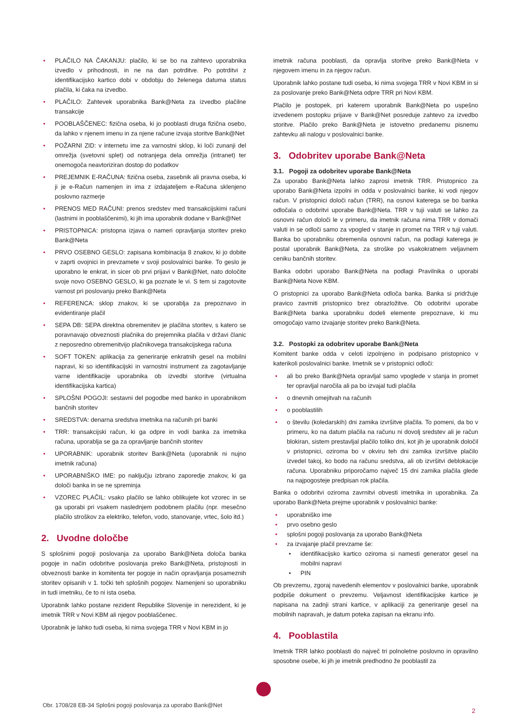PLAČILO NA ČAKANJU: plačilo, ki se bo na zahtevo uporabnika izvedlo v prihodnosti, in ne na dan potrditve. Po potrditvi z identifikacijsko kartico dobi v obdobju do želenega datuma status plačila, ki čaka na izvedbo.
PLAČILO: Zahtevek uporabnika Bank@Neta za izvedbo plačilne transakcije
POOBLAŠČENEC: fizična oseba, ki jo pooblasti druga fizična osebo, da lahko v njenem imenu in za njene račune izvaja storitve Bank@Net
POŽARNI ZID: v internetu ime za varnostni sklop, ki loči zunanji del omrežja (svetovni splet) od notranjega dela omrežja (intranet) ter onemogoča neavtoriziran dostop do podatkov
PREJEMNIK E-RAČUNA: fizična oseba, zasebnik ali pravna oseba, ki ji je e-Račun namenjen in ima z izdajateljem e-Računa sklenjeno poslovno razmerje
PRENOS MED RAČUNI: prenos sredstev med transakcijskimi računi (lastnimi in pooblaščenimi), ki jih ima uporabnik dodane v Bank@Net
PRISTOPNICA: pristopna izjava o nameri opravljanja storitev preko Bank@Neta
PRVO OSEBNO GESLO: zapisana kombinacija 8 znakov, ki jo dobite v zaprti ovojnici in prevzamete v svoji poslovalnici banke. To geslo je uporabno le enkrat, in sicer ob prvi prijavi v Bank@Net, nato določite svoje novo OSEBNO GESLO, ki ga poznate le vi. S tem si zagotovite varnost pri poslovanju preko Bank@Neta
REFERENCA: sklop znakov, ki se uporablja za prepoznavo in evidentiranje plačil
SEPA DB: SEPA direktna obremenitev je plačilna storitev, s katero se poravnavajo obveznosti plačnika do prejemnika plačila v državi članic z neposredno obremenitvijo plačnikovega transakcijskega računa
SOFT TOKEN: aplikacija za generiranje enkratnih gesel na mobilni napravi, ki so identifikacijski in varnostni instrument za zagotavljanje varne identifikacije uporabnika ob izvedbi storitve (virtualna identifikacijska kartica)
SPLOŠNI POGOJI: sestavni del pogodbe med banko in uporabnikom bančnih storitev
SREDSTVA: denarna sredstva imetnika na računih pri banki
TRR: transakcijski račun, ki ga odpre in vodi banka za imetnika računa, uporablja se ga za opravljanje bančnih storitev
UPORABNIK: uporabnik storitev Bank@Neta (uporabnik ni nujno imetnik računa)
UPORABNIŠKO IME: po naključju izbrano zaporedje znakov, ki ga določi banka in se ne spreminja
VZOREC PLAČIL: vsako plačilo se lahko oblikujete kot vzorec in se ga uporabi pri vsakem naslednjem podobnem plačilu (npr. mesečno plačilo stroškov za elektriko, telefon, vodo, stanovanje, vrtec, šolo itd.)
2. Uvodne določbe
S splošnimi pogoji poslovanja za uporabo Bank@Neta določa banka pogoje in način odobritve poslovanja preko Bank@Neta, pristojnosti in obveznosti banke in komitenta ter pogoje in način opravljanja posameznih storitev opisanih v 1. točki teh splošnih pogojev. Namenjeni so uporabniku in tudi imetniku, če to ni ista oseba.
Uporabnik lahko postane rezident Republike Slovenije in nerezident, ki je imetnik TRR v Novi KBM ali njegov pooblaščenec.
Uporabnik je lahko tudi oseba, ki nima svojega TRR v Novi KBM in jo
imetnik računa pooblasti, da opravlja storitve preko Bank@Neta v njegovem imenu in za njegov račun.
Uporabnik lahko postane tudi oseba, ki nima svojega TRR v Novi KBM in si za poslovanje preko Bank@Neta odpre TRR pri Novi KBM.
Plačilo je postopek, pri katerem uporabnik Bank@Neta po uspešno izvedenem postopku prijave v Bank@Net posreduje zahtevo za izvedbo storitve. Plačilo preko Bank@Neta je istovetno predanemu pisnemu zahtevku ali nalogu v poslovalnici banke.
3. Odobritev uporabe Bank@Neta
3.1. Pogoji za odobritev uporabe Bank@Neta
Za uporabo Bank@Neta lahko zaprosi imetnik TRR. Pristopnico za uporabo Bank@Neta izpolni in odda v poslovalnici banke, ki vodi njegov račun. V pristopnici določi račun (TRR), na osnovi katerega se bo banka odločala o odobritvi uporabe Bank@Neta. TRR v tuji valuti se lahko za osnovni račun določi le v primeru, da imetnik računa nima TRR v domači valuti in se odloči samo za vpogled v stanje in promet na TRR v tuji valuti. Banka bo uporabniku obremenila osnovni račun, na podlagi katerega je postal uporabnik Bank@Neta, za stroške po vsakokratnem veljavnem ceniku bančnih storitev.
Banka odobri uporabo Bank@Neta na podlagi Pravilnika o uporabi Bank@Neta Nove KBM.
O pristopnici za uporabo Bank@Neta odloča banka. Banka si pridržuje pravico zavrniti pristopnico brez obrazložitve. Ob odobritvi uporabe Bank@Neta banka uporabniku dodeli elemente prepoznave, ki mu omogočajo varno izvajanje storitev preko Bank@Neta.
3.2. Postopki za odobritev uporabe Bank@Neta
Komitent banke odda v celoti izpolnjeno in podpisano pristopnico v katerikoli poslovalnici banke. Imetnik se v pristopnici odloči:
ali bo preko Bank@Neta opravljal samo vpoglede v stanja in promet ter opravljal naročila ali pa bo izvajal tudi plačila
o dnevnih omejitvah na računih
o pooblastilih
o številu (koledarskih) dni zamika izvršitve plačila. To pomeni, da bo v primeru, ko na datum plačila na računu ni dovolj sredstev ali je račun blokiran, sistem prestavljal plačilo toliko dni, kot jih je uporabnik določil v pristopnici, oziroma bo v okviru teh dni zamika izvršitve plačilo izvedel takoj, ko bodo na računu sredstva, ali ob izvršitvi deblokacije računa. Uporabniku priporočamo največ 15 dni zamika plačila glede na najpogosteje predpisan rok plačila.
Banka o odobritvi oziroma zavrnitvi obvesti imetnika in uporabnika. Za uporabo Bank@Neta prejme uporabnik v poslovalnici banke:
uporabniško ime
prvo osebno geslo
splošni pogoji poslovanja za uporabo Bank@Neta
za izvajanje plačil prevzame še:
identifikacijsko kartico oziroma si namesti generator gesel na mobilni napravi
PIN
Ob prevzemu, zgoraj navedenih elementov v poslovalnici banke, uporabnik podpiše dokument o prevzemu. Veljavnost identifikacijske kartice je napisana na zadnji strani kartice, v aplikaciji za generiranje gesel na mobilnih napravah, je datum poteka zapisan na ekranu info.
4. Pooblastila
Imetnik TRR lahko pooblasti do največ tri polnoletne poslovno in opravilno sposobne osebe, ki jih je imetnik predhodno že pooblastil za
Obr. 1708/28 EB-34 Splošni pogoji poslovanja za uporabo Bank@Net
2